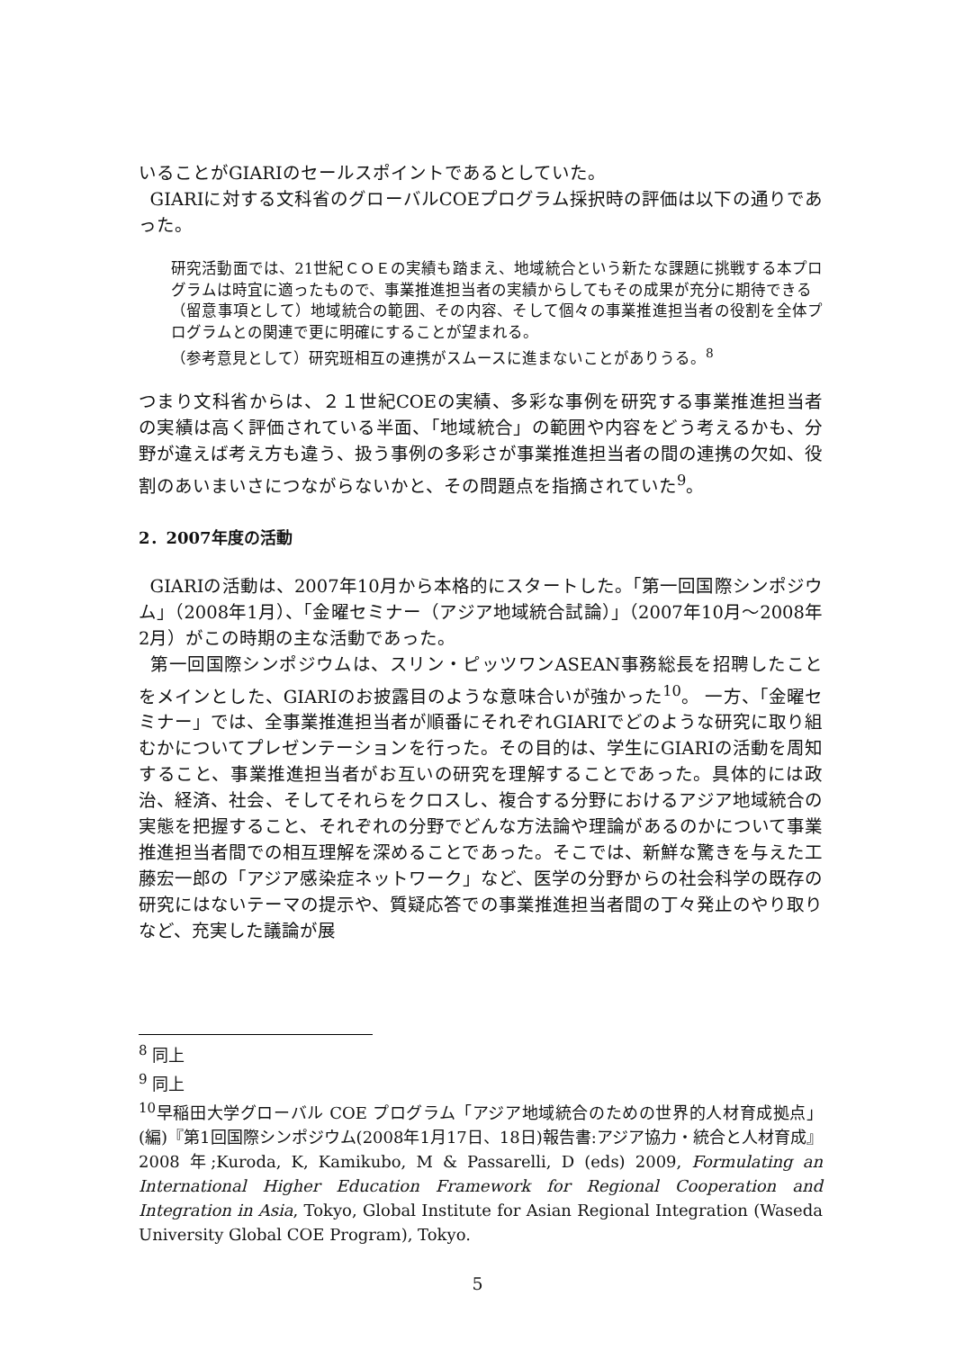いることがGIARIのセールスポイントであるとしていた。
GIARIに対する文科省のグローバルCOEプログラム採択時の評価は以下の通りであった。
研究活動面では、21世紀ＣＯＥの実績も踏まえ、地域統合という新たな課題に挑戦する本プログラムは時宜に適ったもので、事業推進担当者の実績からしてもその成果が充分に期待できる
（留意事項として）地域統合の範囲、その内容、そして個々の事業推進担当者の役割を全体プログラムとの関連で更に明確にすることが望まれる。
（参考意見として）研究班相互の連携がスムースに進まないことがありうる。<sup>8</sup>
つまり文科省からは、２１世紀COEの実績、多彩な事例を研究する事業推進担当者の実績は高く評価されている半面、「地域統合」の範囲や内容をどう考えるかも、分野が違えば考え方も違う、扱う事例の多彩さが事業推進担当者の間の連携の欠如、役割のあいまいさにつながらないかと、その問題点を指摘されていた<sup>9</sup>。
2．2007年度の活動
GIARIの活動は、2007年10月から本格的にスタートした。「第一回国際シンポジウム」（2008年1月）、「金曜セミナー（アジア地域統合試論）」（2007年10月～2008年2月）がこの時期の主な活動であった。
第一回国際シンポジウムは、スリン・ピッツワンASEAN事務総長を招聘したことをメインとした、GIARIのお披露目のような意味合いが強かった<sup>10</sup>。 一方、「金曜セミナー」では、全事業推進担当者が順番にそれぞれGIARIでどのような研究に取り組むかについてプレゼンテーションを行った。その目的は、学生にGIARIの活動を周知すること、事業推進担当者がお互いの研究を理解することであった。具体的には政治、経済、社会、そしてそれらをクロスし、複合する分野におけるアジア地域統合の実態を把握すること、それぞれの分野でどんな方法論や理論があるのかについて事業推進担当者間での相互理解を深めることであった。そこでは、新鮮な驚きを与えた工藤宏一郎の「アジア感染症ネットワーク」など、医学の分野からの社会科学の既存の研究にはないテーマの提示や、質疑応答での事業推進担当者間の丁々発止のやり取りなど、充実した議論が展
<sup>8</sup> 同上
<sup>9</sup> 同上
<sup>10</sup> 早稲田大学グローバル COE プログラム「アジア地域統合のための世界的人材育成拠点」(編)『第1回国際シンポジウム(2008年1月17日、18日)報告書:アジア協力・統合と人材育成』2008 年;Kuroda, K, Kamikubo, M & Passarelli, D (eds) 2009, Formulating an International Higher Education Framework for Regional Cooperation and Integration in Asia, Tokyo, Global Institute for Asian Regional Integration (Waseda University Global COE Program), Tokyo.
5